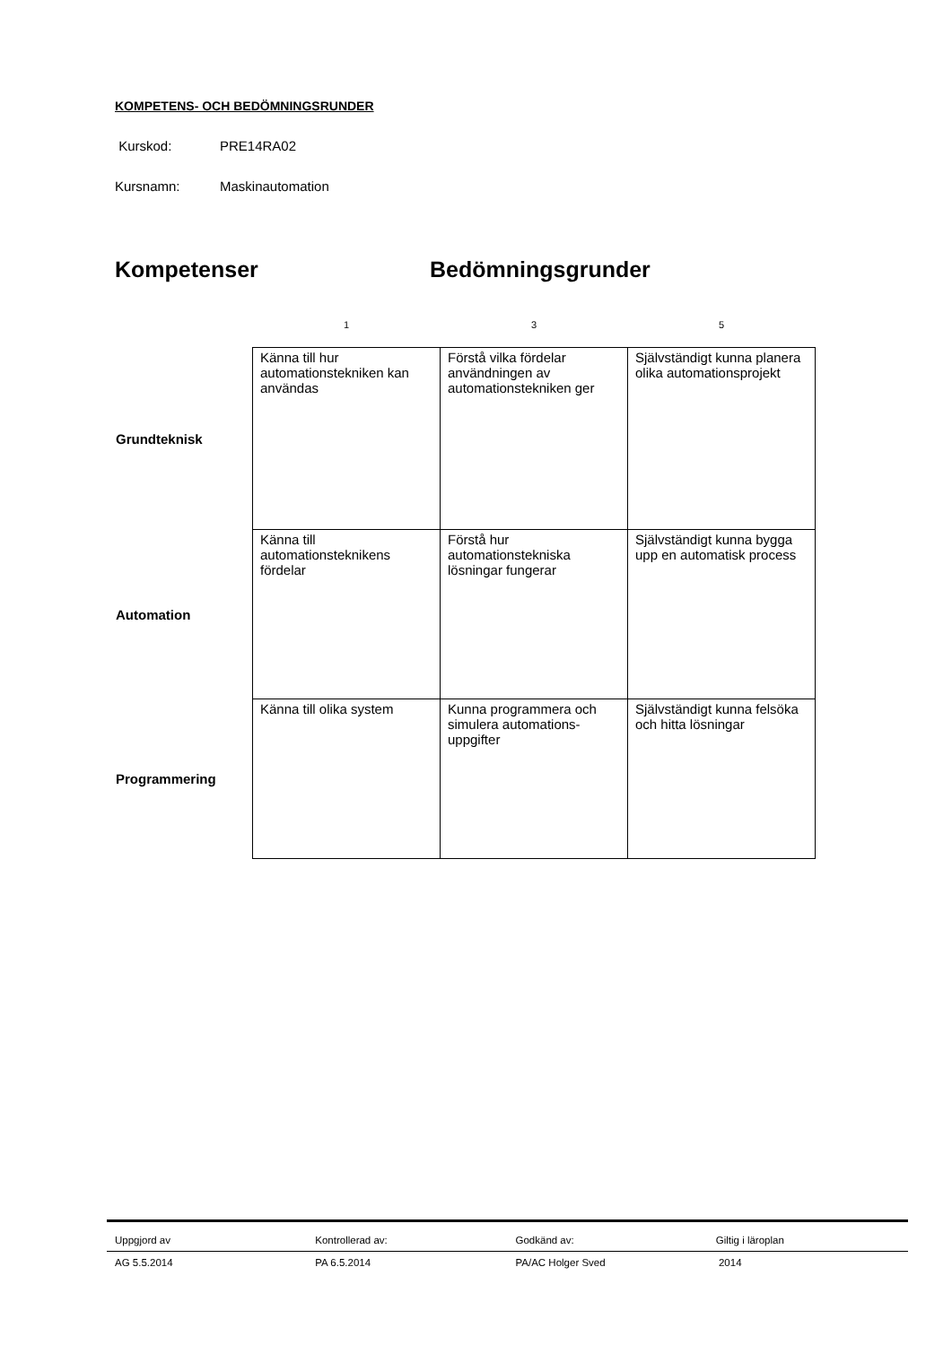KOMPETENS- OCH BEDÖMNINGSRUNDER
Kurskod: PRE14RA02
Kursnamn: Maskinautomation
Kompetenser Bedömningsgrunder
| | 1 | 3 | 5 |
| --- | --- | --- | --- |
| Grundteknisk | Känna till hur automationstekniken kan användas | Förstå vilka fördelar användningen av automationstekniken ger | Självständigt kunna planera olika automationsprojekt |
| Automation | Känna till automationsteknikens fördelar | Förstå hur automationstekniska lösningar fungerar | Självständigt kunna bygga upp en automatisk process |
| Programmering | Känna till olika system | Kunna programmera och simulera automations-uppgifter | Självständigt kunna felsöka och hitta lösningar |
| Uppgjord av | Kontrollerad av: | Godkänd av: | Giltig i läroplan |
| AG 5.5.2014 | PA 6.5.2014 | PA/AC Holger Sved | 2014 |